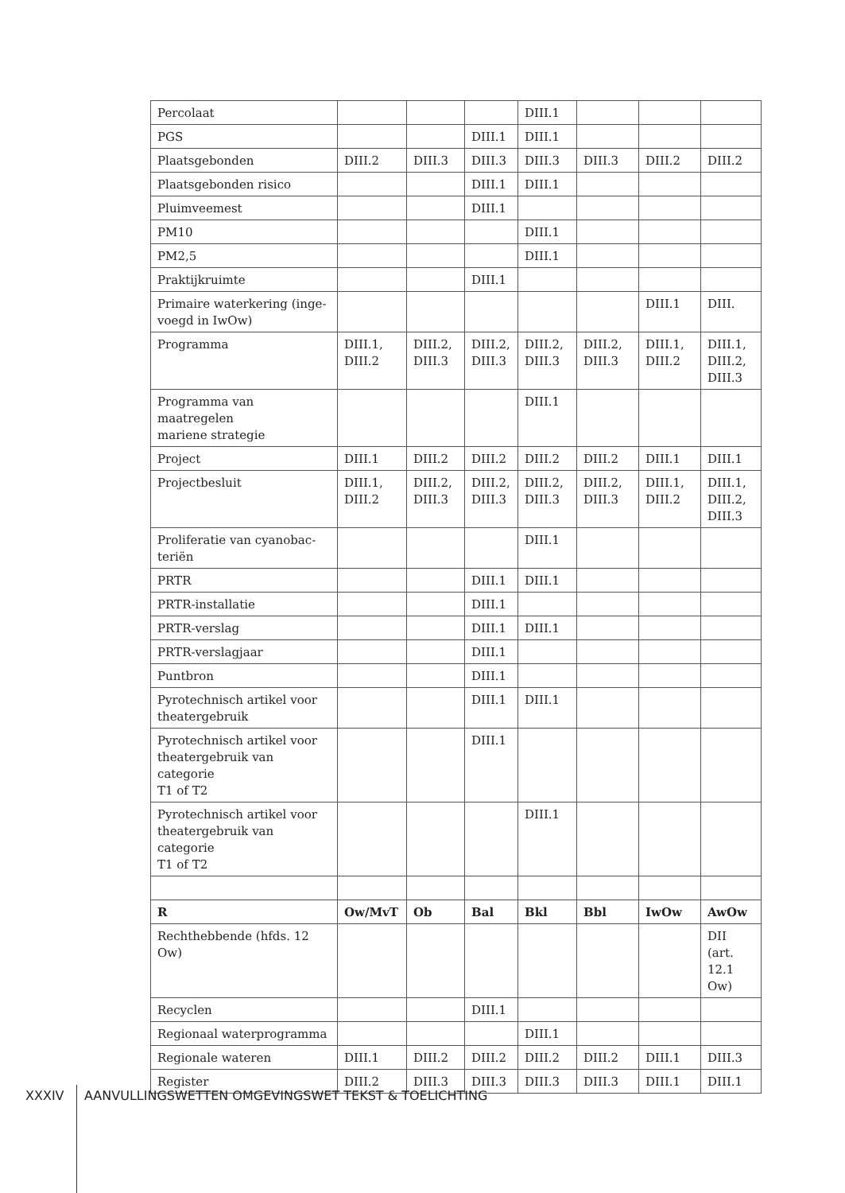| Percolaat | | | | DIII.1 | | | |
| PGS | | | DIII.1 | DIII.1 | | | |
| Plaatsgebonden | DIII.2 | DIII.3 | DIII.3 | DIII.3 | DIII.3 | DIII.2 | DIII.2 |
| Plaatsgebonden risico | | | DIII.1 | DIII.1 | | | |
| Pluimveemest | | | DIII.1 | | | | |
| PM10 | | | | DIII.1 | | | |
| PM2,5 | | | | DIII.1 | | | |
| Praktijkruimte | | | DIII.1 | | | | |
| Primaire waterkering (inge- voegd in IwOw) | | | | | | DIII.1 | DIII. |
| Programma | DIII.1, DIII.2 | DIII.2, DIII.3 | DIII.2, DIII.3 | DIII.2, DIII.3 | DIII.2, DIII.3 | DIII.1, DIII.2 | DIII.1, DIII.2, DIII.3 |
| Programma van maatregelen mariene strategie | | | | DIII.1 | | | |
| Project | DIII.1 | DIII.2 | DIII.2 | DIII.2 | DIII.2 | DIII.1 | DIII.1 |
| Projectbesluit | DIII.1, DIII.2 | DIII.2, DIII.3 | DIII.2, DIII.3 | DIII.2, DIII.3 | DIII.2, DIII.3 | DIII.1, DIII.2 | DIII.1, DIII.2, DIII.3 |
| Proliferatie van cyanobac- teriën | | | | DIII.1 | | | |
| PRTR | | | DIII.1 | DIII.1 | | | |
| PRTR-installatie | | | DIII.1 | | | | |
| PRTR-verslag | | | DIII.1 | DIII.1 | | | |
| PRTR-verslagjaar | | | DIII.1 | | | | |
| Puntbron | | | DIII.1 | | | | |
| Pyrotechnisch artikel voor theatergebruik | | | DIII.1 | DIII.1 | | | |
| Pyrotechnisch artikel voor theatergebruik van categorie T1 of T2 | | | DIII.1 | | | | |
| Pyrotechnisch artikel voor theatergebruik van categorie T1 of T2 | | | | DIII.1 | | | |
| R | Ow/MvT | Ob | Bal | Bkl | Bbl | IwOw | AwOw |
| Rechthebbende (hfds. 12 Ow) | | | | | | | DII (art. 12.1 Ow) |
| Recyclen | | | DIII.1 | | | | |
| Regionaal waterprogramma | | | | DIII.1 | | | |
| Regionale wateren | DIII.1 | DIII.2 | DIII.2 | DIII.2 | DIII.2 | DIII.1 | DIII.3 |
| Register | DIII.2 | DIII.3 | DIII.3 | DIII.3 | DIII.3 | DIII.1 | DIII.1 |
XXXIV AANVULLINGSWETTEN OMGEVINGSWET TEKST & TOELICHTING